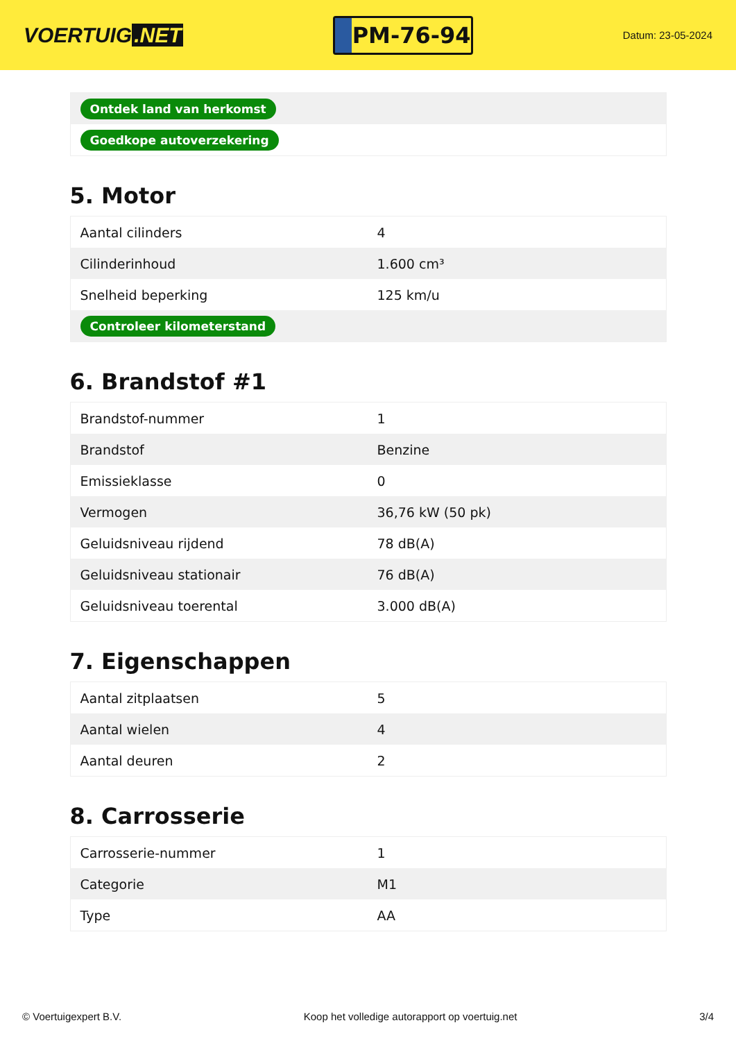VOERTUIG.NET
PM-76-94
Datum: 23-05-2024
| Ontdek land van herkomst |
| Goedkope autoverzekering |
5. Motor
| Aantal cilinders | 4 |
| Cilinderinhoud | 1.600 cm³ |
| Snelheid beperking | 125 km/u |
| Controleer kilometerstand | |
6. Brandstof #1
| Brandstof-nummer | 1 |
| Brandstof | Benzine |
| Emissieklasse | 0 |
| Vermogen | 36,76 kW (50 pk) |
| Geluidsniveau rijdend | 78 dB(A) |
| Geluidsniveau stationair | 76 dB(A) |
| Geluidsniveau toerental | 3.000 dB(A) |
7. Eigenschappen
| Aantal zitplaatsen | 5 |
| Aantal wielen | 4 |
| Aantal deuren | 2 |
8. Carrosserie
| Carrosserie-nummer | 1 |
| Categorie | M1 |
| Type | AA |
© Voertuigexpert B.V. Koop het volledige autorapport op voertuig.net 3/4